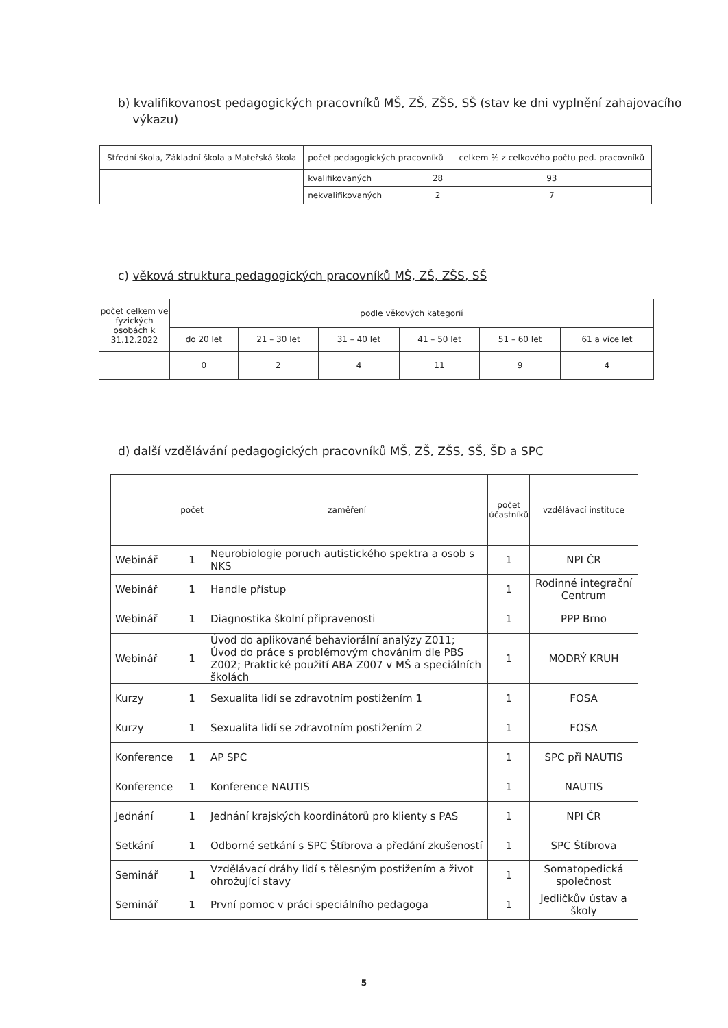b) kvalifikovanost pedagogických pracovníků MŠ, ZŠ, ZŠS, SŠ (stav ke dni vyplnění zahajovacího
výkazu)
| Střední škola, Základní škola a Mateřská škola | počet pedagogických pracovníků | | celkem % z celkového počtu ped. pracovníků |
| --- | --- | --- | --- |
| | kvalifikovaných | 28 | 93 |
| | nekvalifikovaných | 2 | 7 |
c) věková struktura pedagogických pracovníků MŠ, ZŠ, ZŠS, SŠ
| počet celkem ve fyzických osobách k 31.12.2022 | podle věkových kategorií | | | | | |
| --- | --- | --- | --- | --- | --- | --- |
| | do 20 let | 21 – 30 let | 31 – 40 let | 41 – 50 let | 51 – 60 let | 61 a více let |
| | 0 | 2 | 4 | 11 | 9 | 4 |
d) další vzdělávání pedagogických pracovníků MŠ, ZŠ, ZŠS, SŠ, ŠD a SPC
| | počet | zaměření | počet účastníků | vzdělávací instituce |
| --- | --- | --- | --- | --- |
| Webinář | 1 | Neurobiologie poruch autistického spektra a osob s NKS | 1 | NPI ČR |
| Webinář | 1 | Handle přístup | 1 | Rodinné integrační Centrum |
| Webinář | 1 | Diagnostika školní připravenosti | 1 | PPP Brno |
| Webinář | 1 | Úvod do aplikované behaviorální analýzy Z011; Úvod do práce s problémovým chováním dle PBS Z002; Praktické použití ABA Z007 v MŠ a speciálních školách | 1 | MODRÝ KRUH |
| Kurzy | 1 | Sexualita lidí se zdravotním postižením 1 | 1 | FOSA |
| Kurzy | 1 | Sexualita lidí se zdravotním postižením 2 | 1 | FOSA |
| Konference | 1 | AP SPC | 1 | SPC při NAUTIS |
| Konference | 1 | Konference NAUTIS | 1 | NAUTIS |
| Jednání | 1 | Jednání krajských koordinátorů pro klienty s PAS | 1 | NPI ČR |
| Setkání | 1 | Odborné setkání s SPC Štíbrova a předání zkušeností | 1 | SPC Štíbrova |
| Seminář | 1 | Vzdělávací dráhy lidí s tělesným postižením a život ohrožující stavy | 1 | Somatopedická společnost |
| Seminář | 1 | První pomoc v práci speciálního pedagoga | 1 | Jedličkův ústav a školy |
5